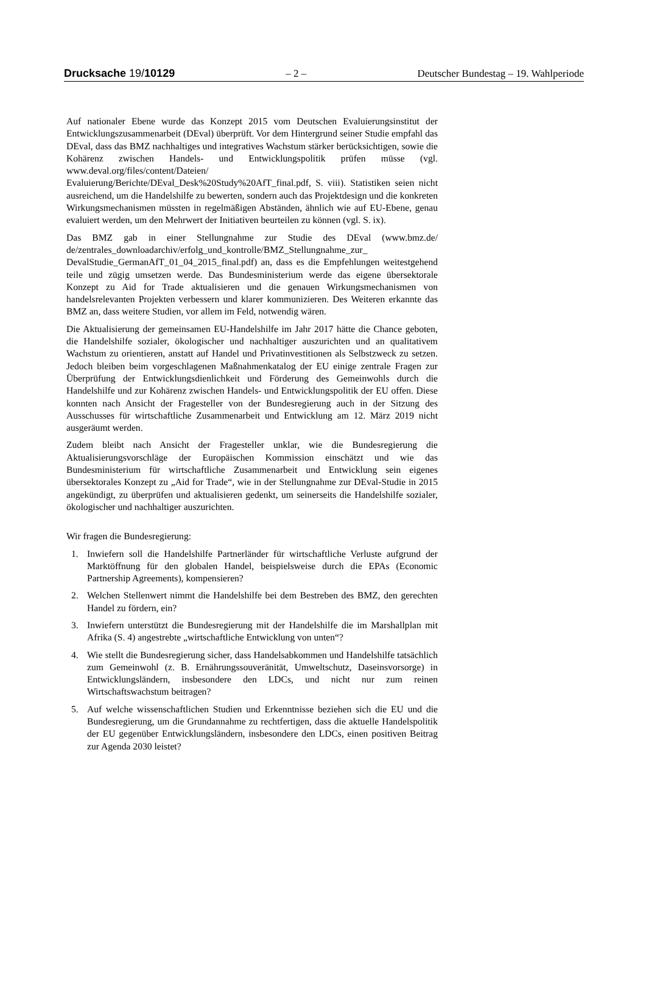Drucksache 19/10129 – 2 – Deutscher Bundestag – 19. Wahlperiode
Auf nationaler Ebene wurde das Konzept 2015 vom Deutschen Evaluierungsinstitut der Entwicklungszusammenarbeit (DEval) überprüft. Vor dem Hintergrund seiner Studie empfahl das DEval, dass das BMZ nachhaltiges und integratives Wachstum stärker berücksichtigen, sowie die Kohärenz zwischen Handels- und Entwicklungspolitik prüfen müsse (vgl. www.deval.org/files/content/Dateien/ Evaluierung/Berichte/DEval_Desk%20Study%20AfT_final.pdf, S. viii). Statistiken seien nicht ausreichend, um die Handelshilfe zu bewerten, sondern auch das Projektdesign und die konkreten Wirkungsmechanismen müssten in regelmäßigen Abständen, ähnlich wie auf EU-Ebene, genau evaluiert werden, um den Mehrwert der Initiativen beurteilen zu können (vgl. S. ix).
Das BMZ gab in einer Stellungnahme zur Studie des DEval (www.bmz.de/ de/zentrales_downloadarchiv/erfolg_und_kontrolle/BMZ_Stellungnahme_zur_ DevalStudie_GermanAfT_01_04_2015_final.pdf) an, dass es die Empfehlungen weitestgehend teile und zügig umsetzen werde. Das Bundesministerium werde das eigene übersektorale Konzept zu Aid for Trade aktualisieren und die genauen Wirkungsmechanismen von handelsrelevanten Projekten verbessern und klarer kommunizieren. Des Weiteren erkannte das BMZ an, dass weitere Studien, vor allem im Feld, notwendig wären.
Die Aktualisierung der gemeinsamen EU-Handelshilfe im Jahr 2017 hätte die Chance geboten, die Handelshilfe sozialer, ökologischer und nachhaltiger auszurichten und an qualitativem Wachstum zu orientieren, anstatt auf Handel und Privatinvestitionen als Selbstzweck zu setzen. Jedoch bleiben beim vorgeschlagenen Maßnahmenkatalog der EU einige zentrale Fragen zur Überprüfung der Entwicklungsdienlichkeit und Förderung des Gemeinwohls durch die Handelshilfe und zur Kohärenz zwischen Handels- und Entwicklungspolitik der EU offen. Diese konnten nach Ansicht der Fragesteller von der Bundesregierung auch in der Sitzung des Ausschusses für wirtschaftliche Zusammenarbeit und Entwicklung am 12. März 2019 nicht ausgeräumt werden.
Zudem bleibt nach Ansicht der Fragesteller unklar, wie die Bundesregierung die Aktualisierungsvorschläge der Europäischen Kommission einschätzt und wie das Bundesministerium für wirtschaftliche Zusammenarbeit und Entwicklung sein eigenes übersektorales Konzept zu „Aid for Trade“, wie in der Stellungnahme zur DEval-Studie in 2015 angekündigt, zu überprüfen und aktualisieren gedenkt, um seinerseits die Handelshilfe sozialer, ökologischer und nachhaltiger auszurichten.
Wir fragen die Bundesregierung:
1. Inwiefern soll die Handelshilfe Partnerländer für wirtschaftliche Verluste aufgrund der Marktöffnung für den globalen Handel, beispielsweise durch die EPAs (Economic Partnership Agreements), kompensieren?
2. Welchen Stellenwert nimmt die Handelshilfe bei dem Bestreben des BMZ, den gerechten Handel zu fördern, ein?
3. Inwiefern unterstützt die Bundesregierung mit der Handelshilfe die im Marshallplan mit Afrika (S. 4) angestrebte „wirtschaftliche Entwicklung von unten“?
4. Wie stellt die Bundesregierung sicher, dass Handelsabkommen und Handelshilfe tatsächlich zum Gemeinwohl (z. B. Ernährungssouveränität, Umweltschutz, Daseinsvorsorge) in Entwicklungsländern, insbesondere den LDCs, und nicht nur zum reinen Wirtschaftswachstum beitragen?
5. Auf welche wissenschaftlichen Studien und Erkenntnisse beziehen sich die EU und die Bundesregierung, um die Grundannahme zu rechtfertigen, dass die aktuelle Handelspolitik der EU gegenüber Entwicklungsländern, insbesondere den LDCs, einen positiven Beitrag zur Agenda 2030 leistet?